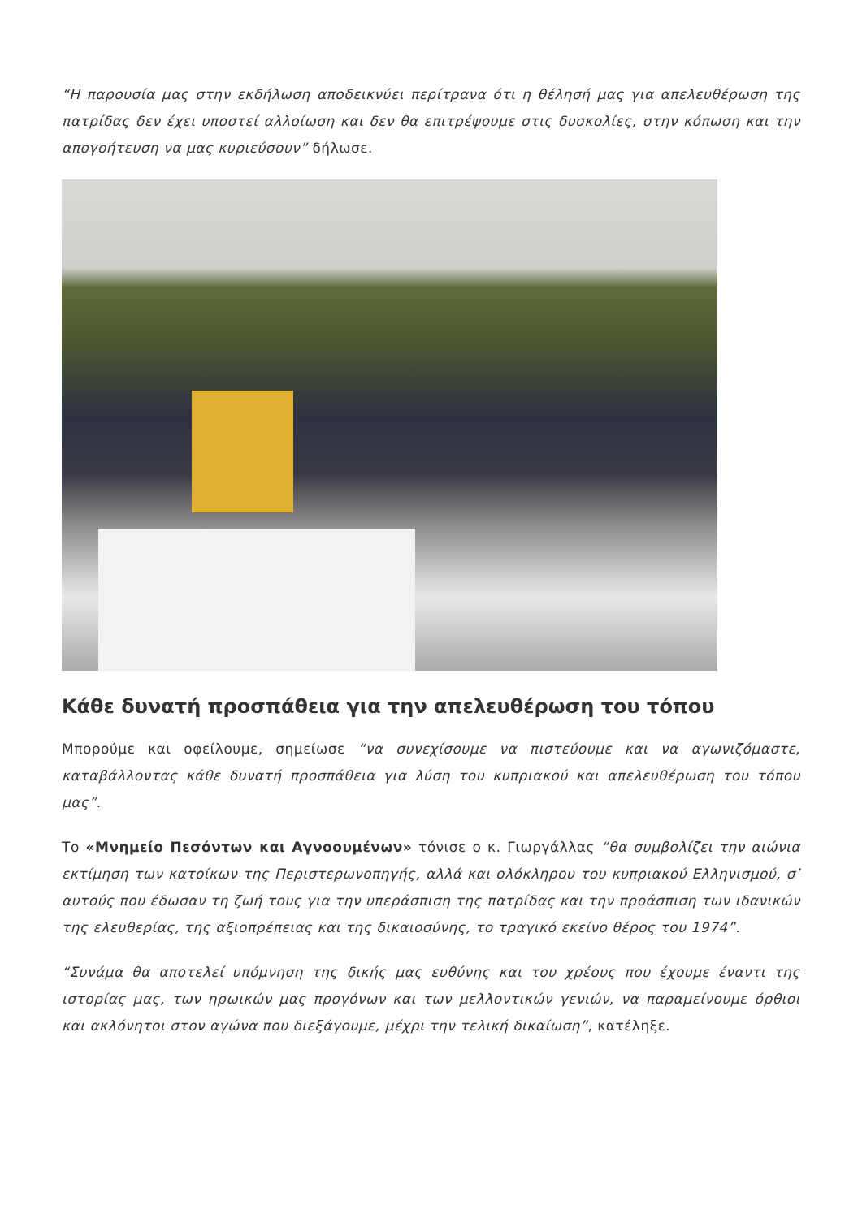“Η παρουσία μας στην εκδήλωση αποδεικνύει περίτρανα ότι η θέλησή μας για απελευθέρωση της πατρίδας δεν έχει υποστεί αλλοίωση και δεν θα επιτρέψουμε στις δυσκολίες, στην κόπωση και την απογοήτευση να μας κυριεύσουν” δήλωσε.
Κάθε δυνατή προσπάθεια για την απελευθέρωση του τόπου
Μπορούμε και οφείλουμε, σημείωσε “να συνεχίσουμε να πιστεύουμε και να αγωνιζόμαστε, καταβάλλοντας κάθε δυνατή προσπάθεια για λύση του κυπριακού και απελευθέρωση του τόπου μας”.
Το «Μνημείο Πεσόντων και Αγνοουμένων» τόνισε ο κ. Γιωργάλλας “θα συμβολίζει την αιώνια εκτίμηση των κατοίκων της Περιστερωνοπηγής, αλλά και ολόκληρου του κυπριακού Ελληνισμού, σ’ αυτούς που έδωσαν τη ζωή τους για την υπεράσπιση της πατρίδας και την προάσπιση των ιδανικών της ελευθερίας, της αξιοπρέπειας και της δικαιοσύνης, το τραγικό εκείνο θέρος του 1974”.
“Συνάμα θα αποτελεί υπόμνηση της δικής μας ευθύνης και του χρέους που έχουμε έναντι της ιστορίας μας, των ηρωικών μας προγόνων και των μελλοντικών γενιών, να παραμείνουμε όρθιοι και ακλόνητοι στον αγώνα που διεξάγουμε, μέχρι την τελική δικαίωση”, κατέληξε.